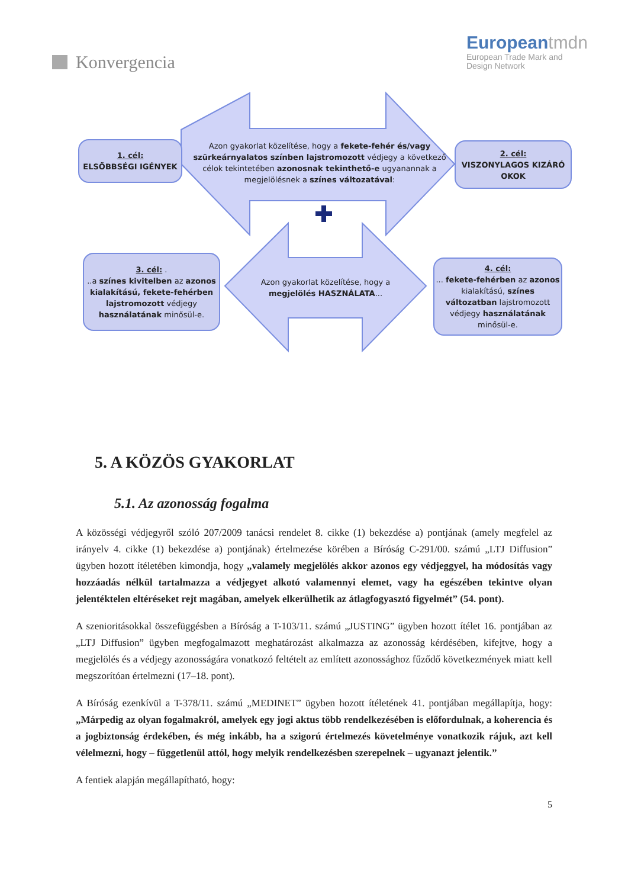Konvergencia
European tmdn
European Trade Mark and
Design Network
1. cél:
ELSŐBBSÉGI IGÉNYEK
Azon gyakorlat közelítése, hogy a fekete-fehér és/vagy szürkeárnyalatos színben lajstromozott védjegy a következő célok tekintetében azonosnak tekinthető-e ugyanannak a megjelölésnek a színes változatával:
2. cél:
VISZONYLAGOS KIZÁRÓ OKOK
3. cél: .
..a színes kivitelben az azonos kialakítású, fekete-fehérben lajstromozott védjegy használatának minősül-e.
Azon gyakorlat közelítése, hogy a megjelölés HASZNÁLATA...
4. cél:
... fekete-fehérben az azonos kialakítású, színes változatban lajstromozott védjegy használatának minősül-e.
5. A KÖZÖS GYAKORLAT
5.1. Az azonosság fogalma
A közösségi védjegyről szóló 207/2009 tanácsi rendelet 8. cikke (1) bekezdése a) pontjának (amely megfelel az irányelv 4. cikke (1) bekezdése a) pontjának) értelmezése körében a Bíróság C-291/00. számú „LTJ Diffusion” ügyben hozott ítéletében kimondja, hogy „valamely megjelölés akkor azonos egy védjeggyel, ha módosítás vagy hozzáadás nélkül tartalmazza a védjegyet alkotó valamennyi elemet, vagy ha egészében tekintve olyan jelentéktelen eltéréseket rejt magában, amelyek elkerülhetik az átlagfogyasztó figyelmét” (54. pont).
A szenioritásokkal összefüggésben a Bíróság a T-103/11. számú „JUSTING” ügyben hozott ítélet 16. pontjában az „LTJ Diffusion” ügyben megfogalmazott meghatározást alkalmazza az azonosság kérdésében, kifejtve, hogy a megjelölés és a védjegy azonosságára vonatkozó feltételt az említett azonossághoz fűződő következmények miatt kell megszorítóan értelmezni (17–18. pont).
A Bíróság ezenkívül a T-378/11. számú „MEDINET” ügyben hozott ítéletének 41. pontjában megállapítja, hogy: „Márpedig az olyan fogalmakról, amelyek egy jogi aktus több rendelkezésében is előfordulnak, a koherencia és a jogbiztonság érdekében, és még inkább, ha a szigorú értelmezés követelménye vonatkozik rájuk, azt kell vélelmezni, hogy – függetlenül attól, hogy melyik rendelkezésben szerepelnek – ugyanazt jelentik.”
A fentiek alapján megállapítható, hogy:
5